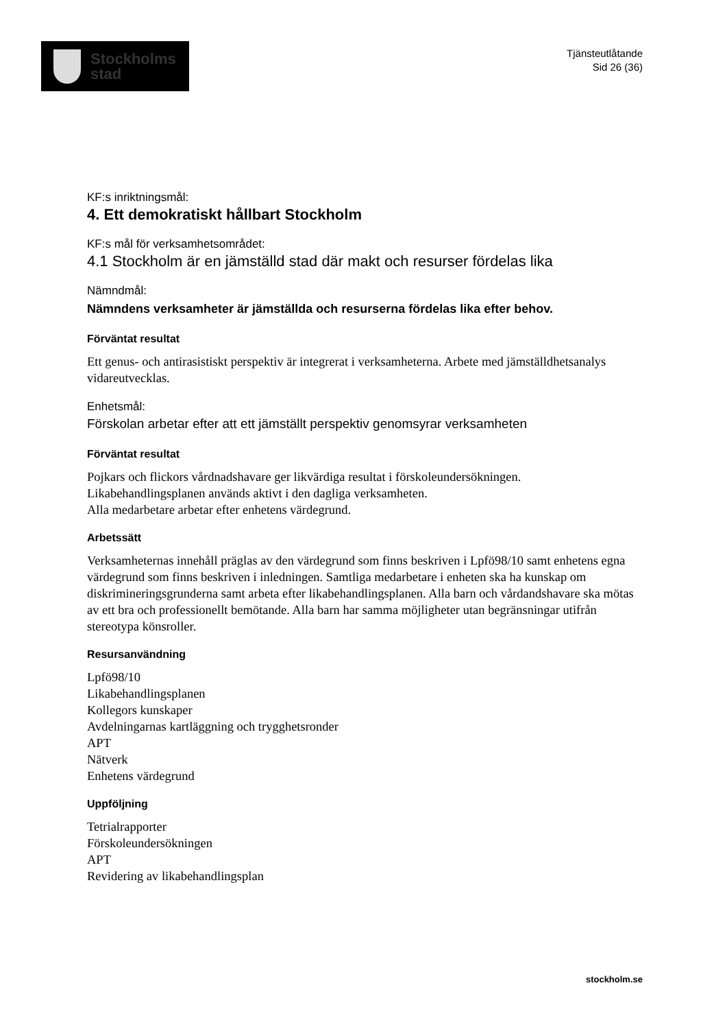Stockholms
stad
Tjänsteutlåtande
Sid 26 (36)
KF:s inriktningsmål:
4. Ett demokratiskt hållbart Stockholm
KF:s mål för verksamhetsområdet:
4.1 Stockholm är en jämställd stad där makt och resurser fördelas lika
Nämndmål:
Nämndens verksamheter är jämställda och resurserna fördelas lika efter behov.
Förväntat resultat
Ett genus- och antirasistiskt perspektiv är integrerat i verksamheterna. Arbete med jämställdhetsanalys vidareutvecklas.
Enhetsmål:
Förskolan arbetar efter att ett jämställt perspektiv genomsyrar verksamheten
Förväntat resultat
Pojkars och flickors vårdnadshavare ger likvärdiga resultat i förskoleundersökningen.
Likabehandlingsplanen används aktivt i den dagliga verksamheten.
Alla medarbetare arbetar efter enhetens värdegrund.
Arbetssätt
Verksamheternas innehåll präglas av den värdegrund som finns beskriven i Lpfö98/10 samt enhetens egna värdegrund som finns beskriven i inledningen. Samtliga medarbetare i enheten ska ha kunskap om diskrimineringsgrunderna samt arbeta efter likabehandlingsplanen. Alla barn och vårdandshavare ska mötas av ett bra och professionellt bemötande. Alla barn har samma möjligheter utan begränsningar utifrån stereotypa könsroller.
Resursanvändning
Lpfö98/10
Likabehandlingsplanen
Kollegors kunskaper
Avdelningarnas kartläggning och trygghetsronder
APT
Nätverk
Enhetens värdegrund
Uppföljning
Tetrialrapporter
Förskoleundersökningen
APT
Revidering av likabehandlingsplan
stockholm.se